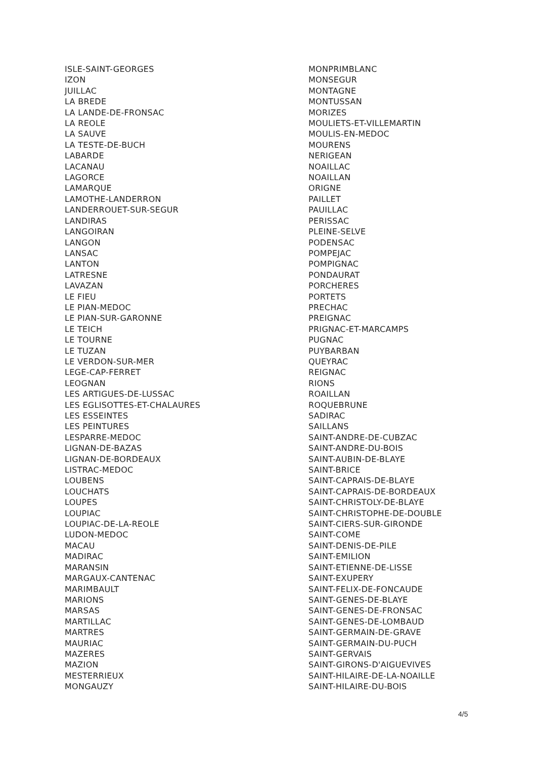ISLE-SAINT-GEORGES
IZON
JUILLAC
LA BREDE
LA LANDE-DE-FRONSAC
LA REOLE
LA SAUVE
LA TESTE-DE-BUCH
LABARDE
LACANAU
LAGORCE
LAMARQUE
LAMOTHE-LANDERRON
LANDERROUET-SUR-SEGUR
LANDIRAS
LANGOIRAN
LANGON
LANSAC
LANTON
LATRESNE
LAVAZAN
LE FIEU
LE PIAN-MEDOC
LE PIAN-SUR-GARONNE
LE TEICH
LE TOURNE
LE TUZAN
LE VERDON-SUR-MER
LEGE-CAP-FERRET
LEOGNAN
LES ARTIGUES-DE-LUSSAC
LES EGLISOTTES-ET-CHALAURES
LES ESSEINTES
LES PEINTURES
LESPARRE-MEDOC
LIGNAN-DE-BAZAS
LIGNAN-DE-BORDEAUX
LISTRAC-MEDOC
LOUBENS
LOUCHATS
LOUPES
LOUPIAC
LOUPIAC-DE-LA-REOLE
LUDON-MEDOC
MACAU
MADIRAC
MARANSIN
MARGAUX-CANTENAC
MARIMBAULT
MARIONS
MARSAS
MARTILLAC
MARTRES
MAURIAC
MAZERES
MAZION
MESTERRIEUX
MONGAUZY
MONPRIMBLANC
MONSEGUR
MONTAGNE
MONTUSSAN
MORIZES
MOULIETS-ET-VILLEMARTIN
MOULIS-EN-MEDOC
MOURENS
NERIGEAN
NOAILLAC
NOAILLAN
ORIGNE
PAILLET
PAUILLAC
PERISSAC
PLEINE-SELVE
PODENSAC
POMPEJAC
POMPIGNAC
PONDAURAT
PORCHERES
PORTETS
PRECHAC
PREIGNAC
PRIGNAC-ET-MARCAMPS
PUGNAC
PUYBARBAN
QUEYRAC
REIGNAC
RIONS
ROAILLAN
ROQUEBRUNE
SADIRAC
SAILLANS
SAINT-ANDRE-DE-CUBZAC
SAINT-ANDRE-DU-BOIS
SAINT-AUBIN-DE-BLAYE
SAINT-BRICE
SAINT-CAPRAIS-DE-BLAYE
SAINT-CAPRAIS-DE-BORDEAUX
SAINT-CHRISTOLY-DE-BLAYE
SAINT-CHRISTOPHE-DE-DOUBLE
SAINT-CIERS-SUR-GIRONDE
SAINT-COME
SAINT-DENIS-DE-PILE
SAINT-EMILION
SAINT-ETIENNE-DE-LISSE
SAINT-EXUPERY
SAINT-FELIX-DE-FONCAUDE
SAINT-GENES-DE-BLAYE
SAINT-GENES-DE-FRONSAC
SAINT-GENES-DE-LOMBAUD
SAINT-GERMAIN-DE-GRAVE
SAINT-GERMAIN-DU-PUCH
SAINT-GERVAIS
SAINT-GIRONS-D'AIGUEVIVES
SAINT-HILAIRE-DE-LA-NOAILLE
SAINT-HILAIRE-DU-BOIS
4/5